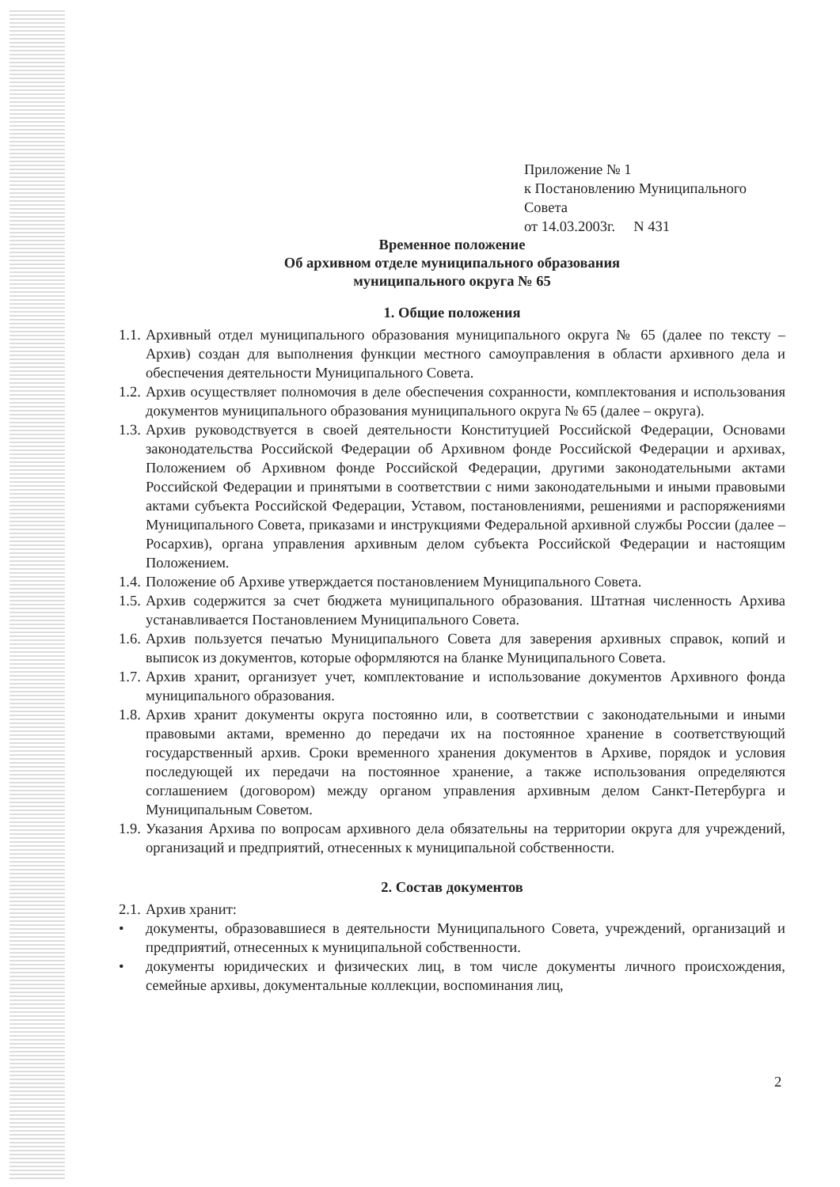Приложение № 1
к Постановлению Муниципального Совета
от 14.03.2003г. N 431
Временное положение
Об архивном отделе муниципального образования
муниципального округа № 65
1. Общие положения
1.1.
Архивный отдел муниципального образования муниципального округа № 65 (далее по тексту – Архив) создан для выполнения функции местного самоуправления в области архивного дела и обеспечения деятельности Муниципального Совета.
1.2.
Архив осуществляет полномочия в деле обеспечения сохранности, комплектования и использования документов муниципального образования муниципального округа № 65 (далее – округа).
1.3.
Архив руководствуется в своей деятельности Конституцией Российской Федерации, Основами законодательства Российской Федерации об Архивном фонде Российской Федерации и архивах, Положением об Архивном фонде Российской Федерации, другими законодательными актами Российской Федерации и принятыми в соответствии с ними законодательными и иными правовыми актами субъекта Российской Федерации, Уставом, постановлениями, решениями и распоряжениями Муниципального Совета, приказами и инструкциями Федеральной архивной службы России (далее – Росархив), органа управления архивным делом субъекта Российской Федерации и настоящим Положением.
1.4.
Положение об Архиве утверждается постановлением Муниципального Совета.
1.5.
Архив содержится за счет бюджета муниципального образования. Штатная численность Архива устанавливается Постановлением Муниципального Совета.
1.6.
Архив пользуется печатью Муниципального Совета для заверения архивных справок, копий и выписок из документов, которые оформляются на бланке Муниципального Совета.
1.7.
Архив хранит, организует учет, комплектование и использование документов Архивного фонда муниципального образования.
1.8.
Архив хранит документы округа постоянно или, в соответствии с законодательными и иными правовыми актами, временно до передачи их на постоянное хранение в соответствующий государственный архив. Сроки временного хранения документов в Архиве, порядок и условия последующей их передачи на постоянное хранение, а также использования определяются соглашением (договором) между органом управления архивным делом Санкт-Петербурга и Муниципальным Советом.
1.9.
Указания Архива по вопросам архивного дела обязательны на территории округа для учреждений, организаций и предприятий, отнесенных к муниципальной собственности.
2. Состав документов
2.1.
Архив хранит:
• документы, образовавшиеся в деятельности Муниципального Совета, учреждений, организаций и предприятий, отнесенных к муниципальной собственности.
• документы юридических и физических лиц, в том числе документы личного происхождения, семейные архивы, документальные коллекции, воспоминания лиц,
2